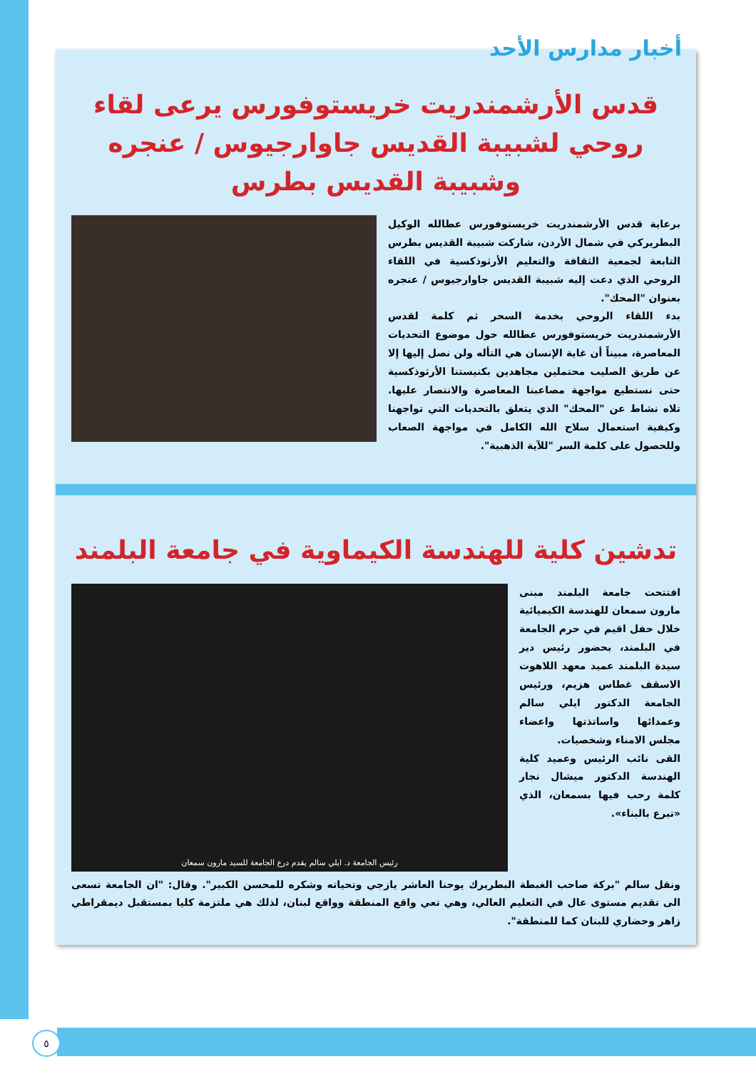أخبار مدارس الأحد
قدس الأرشمندريت خريستوفورس يرعى لقاء روحي لشبيبة القديس جاوارجيوس / عنجره وشبيبة القديس بطرس
برعاية قدس الأرشمندريت خريستوفورس عطالله الوكيل البطريركي في شمال الأردن، شاركت شبيبة القديس بطرس التابعة لجمعية الثقافة والتعليم الأرثوذكسية في اللقاء الروحي الذي دعت إليه شبيبة القديس جاوارجيوس / عنجره بعنوان "المحك".
بدء اللقاء الروحي بخدمة السحر ثم كلمة لقدس الأرشمندريت خريستوفورس عطالله حول موضوع التحديات المعاصرة، مبيناً أن غاية الإنسان هي التأله ولن نصل إليها إلا عن طريق الصليب محتملين مجاهدين بكنيستنا الأرثوذكسية حتى نستطيع مواجهة مصاعبنا المعاصرة والانتصار عليها. تلاه نشاط عن "المحك" الذي يتعلق بالتحديات التي تواجهنا وكيفية استعمال سلاح الله الكامل في مواجهة الصعاب وللحصول على كلمة السر "للآية الذهبية".
تدشين كلية للهندسة الكيماوية في جامعة البلمند
رئيس الجامعة د. ايلي سالم يقدم درع الجامعة للسيد مارون سمعان
افتتحت جامعة البلمند مبنى مارون سمعان للهندسة الكيميائية خلال حفل اقيم في حرم الجامعة في البلمند، بحضور رئيس دير سيدة البلمند عميد معهد اللاهوت الاسقف غطاس هزيم، ورئيس الجامعة الدكتور ايلي سالم وعمدائها واساتذتها واعضاء مجلس الامناء وشخصيات.
القى نائب الرئيس وعميد كلية الهندسة الدكتور ميشال نجار كلمة رحب فيها بسمعان، الذي «تبرع بالبناء».
ونقل سالم "بركة صاحب الغبطة البطريرك يوحنا العاشر يازجي وتحياته وشكره للمحسن الكبير". وقال: "ان الجامعة تسعى الى تقديم مستوى عال في التعليم العالي، وهي تعي واقع المنطقة وواقع لبنان، لذلك هي ملتزمة كليا بمستقبل ديمقراطي زاهر وحضاري للبنان كما للمنطقة".
٥